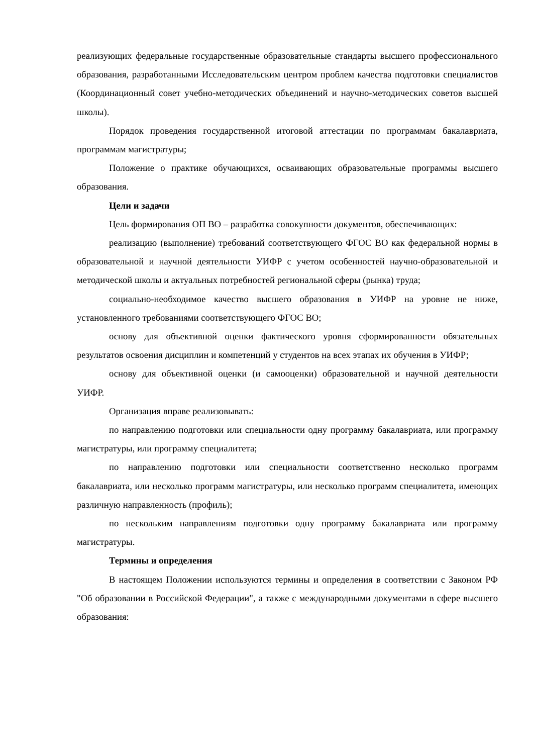реализующих федеральные государственные образовательные стандарты высшего профессионального образования, разработанными Исследовательским центром проблем качества подготовки специалистов (Координационный совет учебно-методических объединений и научно-методических советов высшей школы).
Порядок проведения государственной итоговой аттестации по программам бакалавриата, программам магистратуры;
Положение о практике обучающихся, осваивающих образовательные программы высшего образования.
Цели и задачи
Цель формирования ОП ВО – разработка совокупности документов, обеспечивающих:
реализацию (выполнение) требований соответствующего ФГОС ВО как федеральной нормы в образовательной и научной деятельности УИФР с учетом особенностей научно-образовательной и методической школы и актуальных потребностей региональной сферы (рынка) труда;
социально-необходимое качество высшего образования в УИФР на уровне не ниже, установленного требованиями соответствующего ФГОС ВО;
основу для объективной оценки фактического уровня сформированности обязательных результатов освоения дисциплин и компетенций у студентов на всех этапах их обучения в УИФР;
основу для объективной оценки (и самооценки) образовательной и научной деятельности УИФР.
Организация вправе реализовывать:
по направлению подготовки или специальности одну программу бакалавриата, или программу магистратуры, или программу специалитета;
по направлению подготовки или специальности соответственно несколько программ бакалавриата, или несколько программ магистратуры, или несколько программ специалитета, имеющих различную направленность (профиль);
по нескольким направлениям подготовки одну программу бакалавриата или программу магистратуры.
Термины и определения
В настоящем Положении используются термины и определения в соответствии с Законом РФ "Об образовании в Российской Федерации", а также с международными документами в сфере высшего образования: